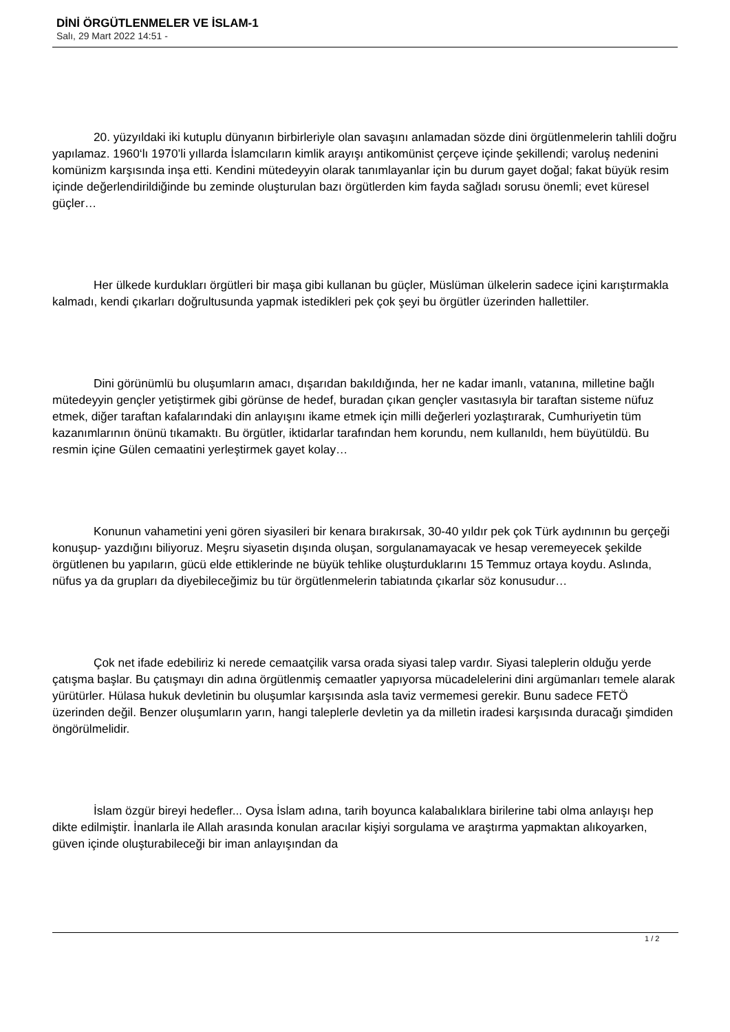DİNİ ÖRGÜTLENMELER VE İSLAM-1
Salı, 29 Mart 2022 14:51 -
20. yüzyıldaki iki kutuplu dünyanın birbirleriyle olan savaşını anlamadan sözde dini örgütlenmelerin tahlili doğru yapılamaz. 1960‘lı 1970’li yıllarda İslamcıların kimlik arayışı antikomünist çerçeve içinde şekillendi; varoluş nedenini komünizm karşısında inşa etti. Kendini mütedeyyin olarak tanımlayanlar için bu durum gayet doğal; fakat büyük resim içinde değerlendirildiğinde bu zeminde oluşturulan bazı örgütlerden kim fayda sağladı sorusu önemli; evet küresel güçler…
Her ülkede kurdukları örgütleri bir maşa gibi kullanan bu güçler, Müslüman ülkelerin sadece içini karıştırmakla kalmadı, kendi çıkarları doğrultusunda yapmak istedikleri pek çok şeyi bu örgütler üzerinden hallettiler.
Dini görünümlü bu oluşumların amacı, dışarıdan bakıldığında, her ne kadar imanlı, vatanına, milletine bağlı mütedeyyin gençler yetiştirmek gibi görünse de hedef, buradan çıkan gençler vasıtasıyla bir taraftan sisteme nüfuz etmek, diğer taraftan kafalarındaki din anlayışını ikame etmek için milli değerleri yozlaştırarak, Cumhuriyetin tüm kazanımlarının önünü tıkamaktı. Bu örgütler, iktidarlar tarafından hem korundu, nem kullanıldı, hem büyütüldü. Bu resmin içine Gülen cemaatini yerleştirmek gayet kolay…
Konunun vahametini yeni gören siyasileri bir kenara bırakırsak, 30-40 yıldır pek çok Türk aydınının bu gerçeği konuşup- yazdığını biliyoruz. Meşru siyasetin dışında oluşan, sorgulanamayacak ve hesap veremeyecek şekilde örgütlenen bu yapıların, gücü elde ettiklerinde ne büyük tehlike oluşturduklarını 15 Temmuz ortaya koydu. Aslında, nüfus ya da grupları da diyebileceğimiz bu tür örgütlenmelerin tabiatında çıkarlar söz konusudur…
Çok net ifade edebiliriz ki nerede cemaatçilik varsa orada siyasi talep vardır. Siyasi taleplerin olduğu yerde çatışma başlar. Bu çatışmayı din adına örgütlenmiş cemaatler yapıyorsa mücadelelerini dini argümanları temele alarak yürütürler. Hülasa hukuk devletinin bu oluşumlar karşısında asla taviz vermemesi gerekir. Bunu sadece FETÖ üzerinden değil. Benzer oluşumların yarın, hangi taleplerle devletin ya da milletin iradesi karşısında duracağı şimdiden öngörülmelidir.
İslam özgür bireyi hedefler... Oysa İslam adına, tarih boyunca kalabalıklara birilerine tabi olma anlayışı hep dikte edilmiştir. İnanlarla ile Allah arasında konulan aracılar kişiyi sorgulama ve araştırma yapmaktan alıkoyarken, güven içinde oluşturabileceği bir iman anlayışından da
1 / 2